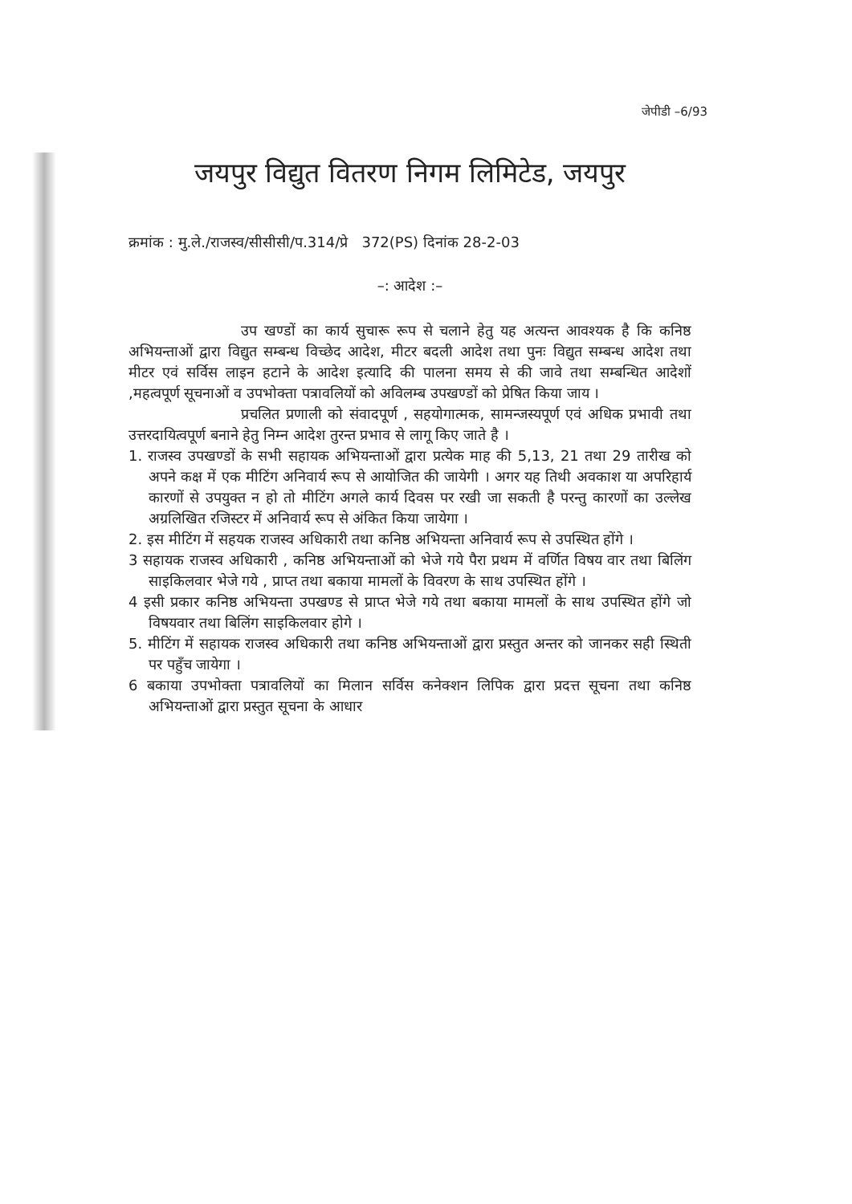जेपीडी –6/93
जयपुर विद्युत वितरण निगम लिमिटेड, जयपुर
क्रमांक : मु.ले./राजस्व/सीसीसी/प.314/प्रे 372(PS) दिनांक 28-2-03
–: आदेश :–
उप खण्डों का कार्य सुचारू रूप से चलाने हेतु यह अत्यन्त आवश्यक है कि कनिष्ठ अभियन्ताओं द्वारा विद्युत सम्बन्ध विच्छेद आदेश, मीटर बदली आदेश तथा पुनः विद्युत सम्बन्ध आदेश तथा मीटर एवं सर्विस लाइन हटाने के आदेश इत्यादि की पालना समय से की जावे तथा सम्बन्धित आदेशों ,महत्वपूर्ण सूचनाओं व उपभोक्ता पत्रावलियों को अविलम्ब उपखण्डों को प्रेषित किया जाय ।
प्रचलित प्रणाली को संवादपूर्ण , सहयोगात्मक, सामन्जस्यपूर्ण एवं अधिक प्रभावी तथा उत्तरदायित्वपूर्ण बनाने हेतु निम्न आदेश तुरन्त प्रभाव से लागू किए जाते है ।
1. राजस्व उपखण्डों के सभी सहायक अभियन्ताओं द्वारा प्रत्येक माह की 5,13, 21 तथा 29 तारीख को अपने कक्ष में एक मीटिंग अनिवार्य रूप से आयोजित की जायेगी । अगर यह तिथी अवकाश या अपरिहार्य कारणों से उपयुक्त न हो तो मीटिंग अगले कार्य दिवस पर रखी जा सकती है परन्तु कारणों का उल्लेख अग्रलिखित रजिस्टर में अनिवार्य रूप से अंकित किया जायेगा ।
2. इस मीटिंग में सहयक राजस्व अधिकारी तथा कनिष्ठ अभियन्ता अनिवार्य रूप से उपस्थित होंगे ।
3 सहायक राजस्व अधिकारी , कनिष्ठ अभियन्ताओं को भेजे गये पैरा प्रथम में वर्णित विषय वार तथा बिलिंग साइकिलवार भेजे गये , प्राप्त तथा बकाया मामलों के विवरण के साथ उपस्थित होंगे ।
4 इसी प्रकार कनिष्ठ अभियन्ता उपखण्ड से प्राप्त भेजे गये तथा बकाया मामलों के साथ उपस्थित होंगे जो विषयवार तथा बिलिंग साइकिलवार होगे ।
5. मीटिंग में सहायक राजस्व अधिकारी तथा कनिष्ठ अभियन्ताओं द्वारा प्रस्तुत अन्तर को जानकर सही स्थिती पर पहुँच जायेगा ।
6 बकाया उपभोक्ता पत्रावलियों का मिलान सर्विस कनेक्शन लिपिक द्वारा प्रदत्त सूचना तथा कनिष्ठ अभियन्ताओं द्वारा प्रस्तुत सूचना के आधार